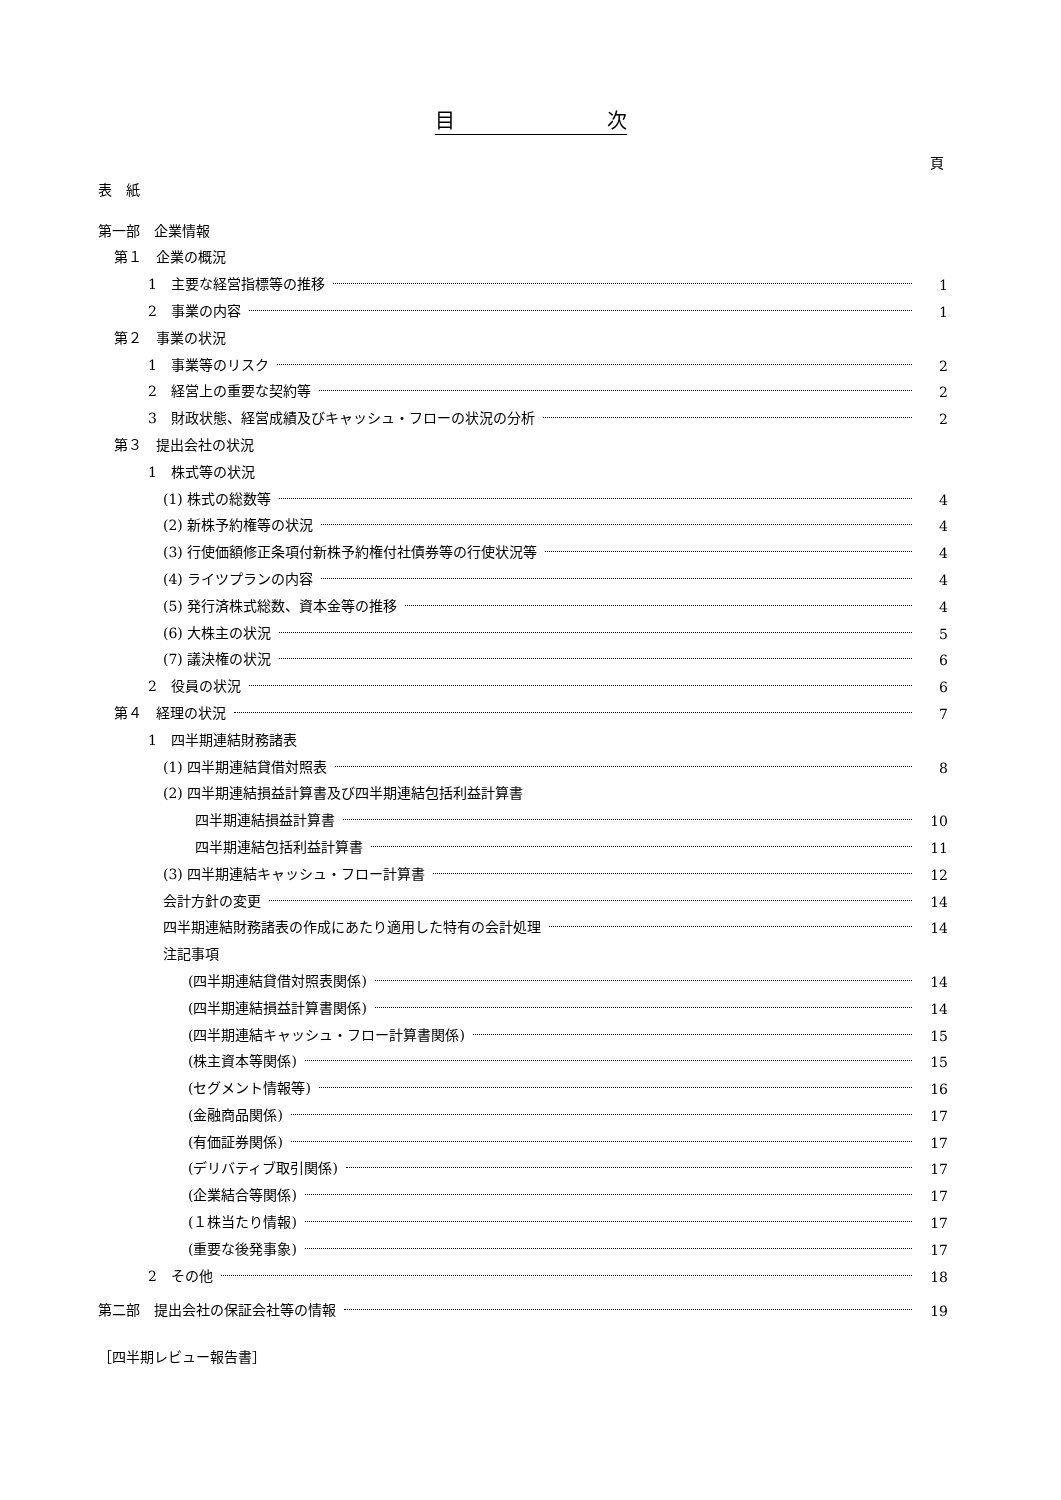目 次
頁
表　紙
第一部　企業情報
第１　企業の概況
1　主要な経営指標等の推移 1
2　事業の内容 1
第２　事業の状況
1　事業等のリスク 2
2　経営上の重要な契約等 2
3　財政状態、経営成績及びキャッシュ・フローの状況の分析 2
第３　提出会社の状況
1　株式等の状況
(1) 株式の総数等 4
(2) 新株予約権等の状況 4
(3) 行使価額修正条項付新株予約権付社債券等の行使状況等 4
(4) ライツプランの内容 4
(5) 発行済株式総数、資本金等の推移 4
(6) 大株主の状況 5
(7) 議決権の状況 6
2　役員の状況 6
第４　経理の状況 7
1　四半期連結財務諸表
(1) 四半期連結貸借対照表 8
(2) 四半期連結損益計算書及び四半期連結包括利益計算書
四半期連結損益計算書 10
四半期連結包括利益計算書 11
(3) 四半期連結キャッシュ・フロー計算書 12
会計方針の変更 14
四半期連結財務諸表の作成にあたり適用した特有の会計処理 14
注記事項
(四半期連結貸借対照表関係) 14
(四半期連結損益計算書関係) 14
(四半期連結キャッシュ・フロー計算書関係) 15
(株主資本等関係) 15
(セグメント情報等) 16
(金融商品関係) 17
(有価証券関係) 17
(デリバティブ取引関係) 17
(企業結合等関係) 17
(１株当たり情報) 17
(重要な後発事象) 17
2　その他 18
第二部　提出会社の保証会社等の情報 19
［四半期レビュー報告書］